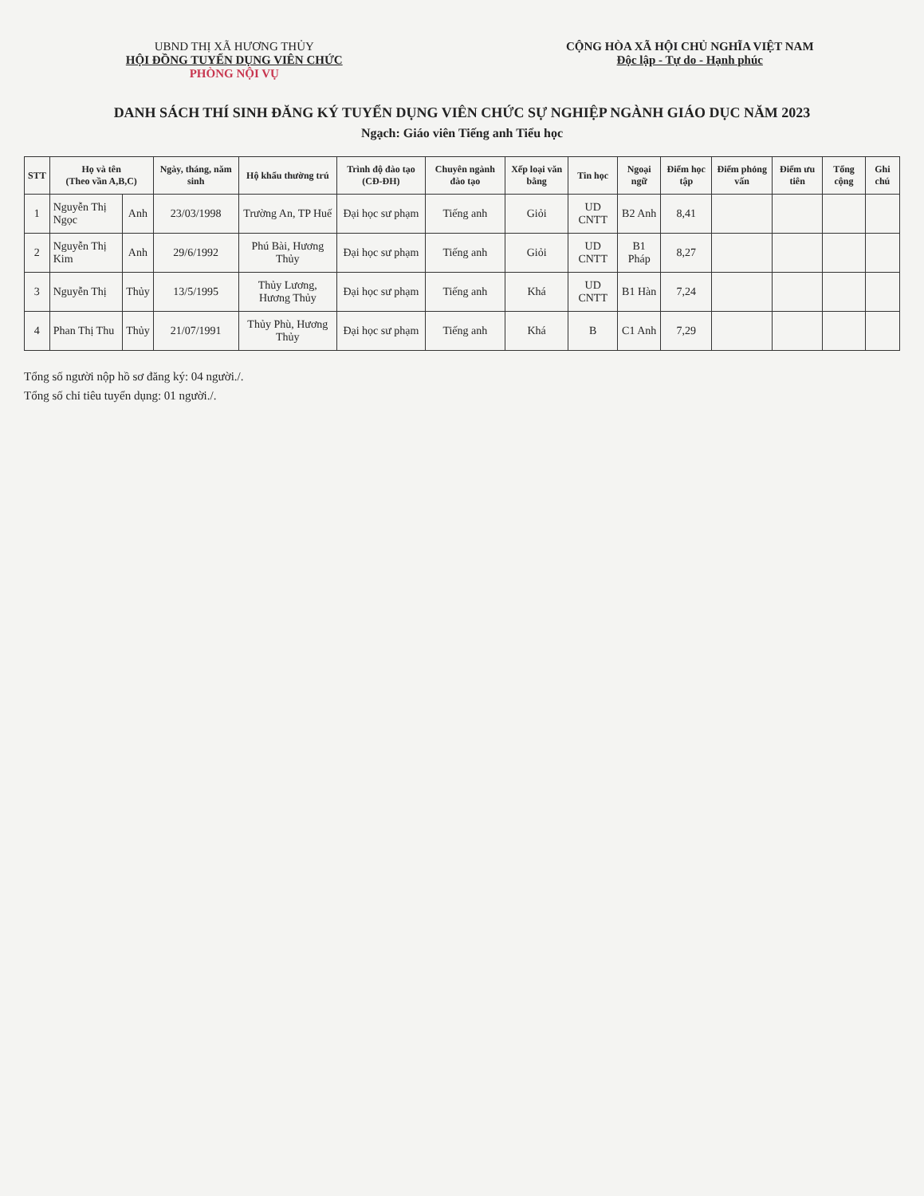UBND THỊ XÃ HƯƠNG THỦY
HỘI ĐỒNG TUYỂN DỤNG VIÊN CHỨC
PHÒNG NỘI VỤ
CỘNG HÒA XÃ HỘI CHỦ NGHĨA VIỆT NAM
Độc lập - Tự do - Hạnh phúc
DANH SÁCH THÍ SINH ĐĂNG KÝ TUYỂN DỤNG VIÊN CHỨC SỰ NGHIỆP NGÀNH GIÁO DỤC NĂM 2023
Ngạch: Giáo viên Tiếng anh Tiểu học
| STT | Họ và tên (Theo vần A,B,C) | | Ngày, tháng, năm sinh | Hộ khẩu thường trú | Trình độ đào tạo (CĐ-ĐH) | Chuyên ngành đào tạo | Xếp loại văn bằng | Tin học | Ngoại ngữ | Điểm học tập | Điểm phỏng vấn | Điểm ưu tiên | Tổng cộng | Ghi chú |
| --- | --- | --- | --- | --- | --- | --- | --- | --- | --- | --- | --- | --- | --- | --- |
| 1 | Nguyễn Thị Ngọc | Anh | 23/03/1998 | Trường An, TP Huế | Đại học sư phạm | Tiếng anh | Giỏi | UD CNTT | B2 Anh | 8,41 | | | | |
| 2 | Nguyễn Thị Kim | Anh | 29/6/1992 | Phú Bài, Hương Thủy | Đại học sư phạm | Tiếng anh | Giỏi | UD CNTT | B1 Pháp | 8,27 | | | | |
| 3 | Nguyễn Thị | Thủy | 13/5/1995 | Thủy Lương, Hương Thủy | Đại học sư phạm | Tiếng anh | Khá | UD CNTT | B1 Hàn | 7,24 | | | | |
| 4 | Phan Thị Thu | Thủy | 21/07/1991 | Thủy Phù, Hương Thủy | Đại học sư phạm | Tiếng anh | Khá | B | C1 Anh | 7,29 | | | | |
Tổng số người nộp hồ sơ đăng ký: 04 người./.
Tổng số chỉ tiêu tuyển dụng: 01 người./.